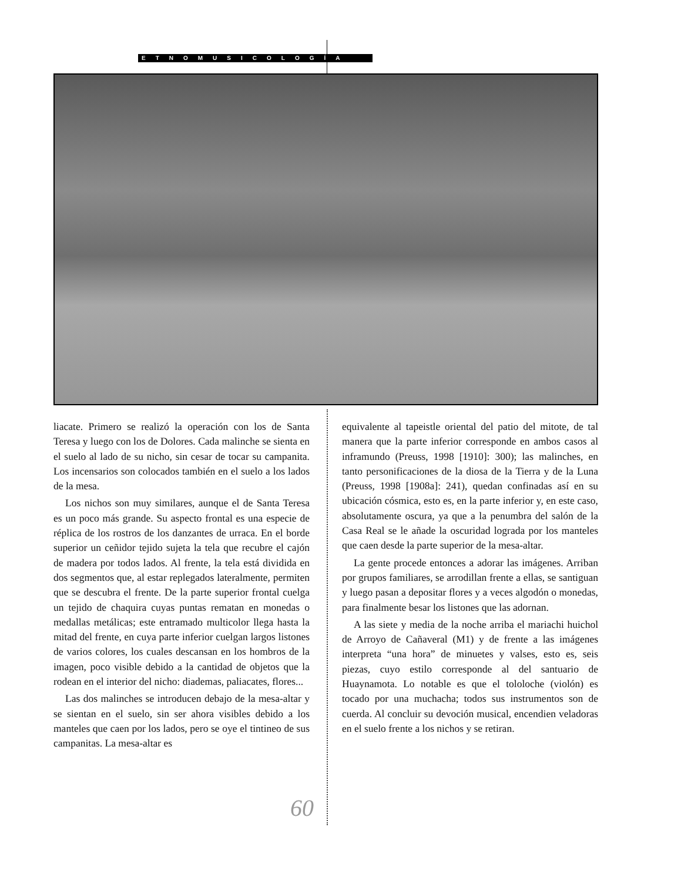ETNOMUSICOLOGÍA
liacate. Primero se realizó la operación con los de Santa Teresa y luego con los de Dolores. Cada malinche se sienta en el suelo al lado de su nicho, sin cesar de tocar su campanita. Los incensarios son colocados también en el suelo a los lados de la mesa.
Los nichos son muy similares, aunque el de Santa Teresa es un poco más grande. Su aspecto frontal es una especie de réplica de los rostros de los danzantes de urraca. En el borde superior un ceñidor tejido sujeta la tela que recubre el cajón de madera por todos lados. Al frente, la tela está dividida en dos segmentos que, al estar replegados lateralmente, permiten que se descubra el frente. De la parte superior frontal cuelga un tejido de chaquira cuyas puntas rematan en monedas o medallas metálicas; este entramado multicolor llega hasta la mitad del frente, en cuya parte inferior cuelgan largos listones de varios colores, los cuales descansan en los hombros de la imagen, poco visible debido a la cantidad de objetos que la rodean en el interior del nicho: diademas, paliacates, flores...
Las dos malinches se introducen debajo de la mesa-altar y se sientan en el suelo, sin ser ahora visibles debido a los manteles que caen por los lados, pero se oye el tintineo de sus campanitas. La mesa-altar es
equivalente al tapeistle oriental del patio del mitote, de tal manera que la parte inferior corresponde en ambos casos al inframundo (Preuss, 1998 [1910]: 300); las malinches, en tanto personificaciones de la diosa de la Tierra y de la Luna (Preuss, 1998 [1908a]: 241), quedan confinadas así en su ubicación cósmica, esto es, en la parte inferior y, en este caso, absolutamente oscura, ya que a la penumbra del salón de la Casa Real se le añade la oscuridad lograda por los manteles que caen desde la parte superior de la mesa-altar.
La gente procede entonces a adorar las imágenes. Arriban por grupos familiares, se arrodillan frente a ellas, se santiguan y luego pasan a depositar flores y a veces algodón o monedas, para finalmente besar los listones que las adornan.
A las siete y media de la noche arriba el mariachi huichol de Arroyo de Cañaveral (M1) y de frente a las imágenes interpreta “una hora” de minuetes y valses, esto es, seis piezas, cuyo estilo corresponde al del santuario de Huaynamota. Lo notable es que el tololoche (violón) es tocado por una muchacha; todos sus instrumentos son de cuerda. Al concluir su devoción musical, encendien veladoras en el suelo frente a los nichos y se retiran.
60